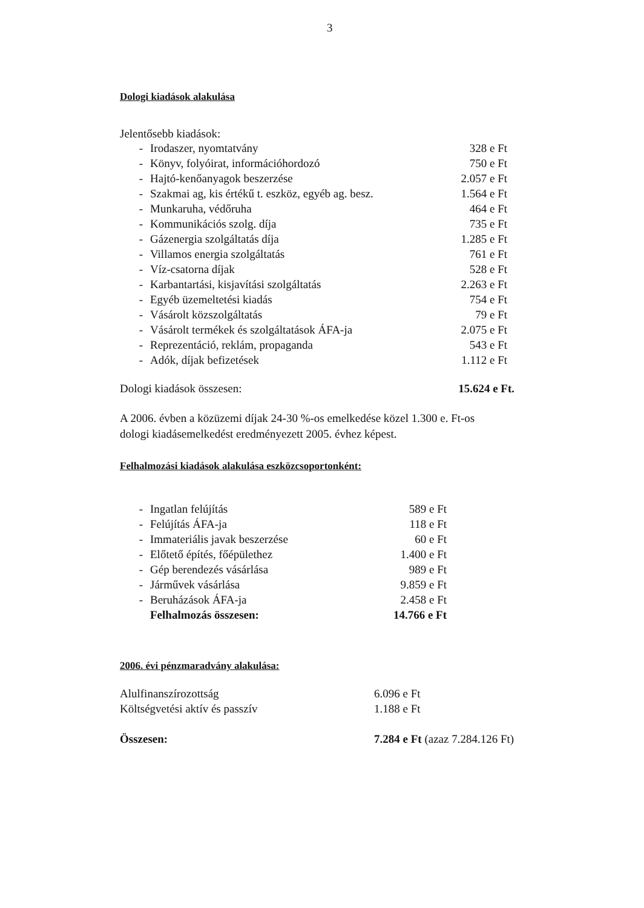3
Dologi kiadások alakulása
Jelentősebb kiadások:
| - | Irodaszer, nyomtatvány | 328 e Ft |
| - | Könyv, folyóirat, információhordozó | 750 e Ft |
| - | Hajtó-kenőanyagok beszerzése | 2.057 e Ft |
| - | Szakmai ag, kis értékű t. eszköz, egyéb ag. besz. | 1.564 e Ft |
| - | Munkaruha, védőruha | 464 e Ft |
| - | Kommunikációs szolg. díja | 735 e Ft |
| - | Gázenergia szolgáltatás díja | 1.285 e Ft |
| - | Villamos energia szolgáltatás | 761 e Ft |
| - | Víz-csatorna díjak | 528 e Ft |
| - | Karbantartási, kisjavítási szolgáltatás | 2.263 e Ft |
| - | Egyéb üzemeltetési kiadás | 754 e Ft |
| - | Vásárolt közszolgáltatás | 79 e Ft |
| - | Vásárolt termékek és szolgáltatások ÁFA-ja | 2.075 e Ft |
| - | Reprezentáció, reklám, propaganda | 543 e Ft |
| - | Adók, díjak befizetések | 1.112 e Ft |
| Dologi kiadások összesen: | 15.624 e Ft. |
A 2006. évben a közüzemi díjak 24-30 %-os emelkedése közel 1.300 e. Ft-os
dologi kiadásemelkedést eredményezett 2005. évhez képest.
Felhalmozási kiadások alakulása eszközcsoportonként:
| - | Ingatlan felújítás | 589 e Ft |
| - | Felújítás ÁFA-ja | 118 e Ft |
| - | Immateriális javak beszerzése | 60 e Ft |
| - | Előtető építés, főépülethez | 1.400 e Ft |
| - | Gép berendezés vásárlása | 989 e Ft |
| - | Járművek vásárlása | 9.859 e Ft |
| - | Beruházások ÁFA-ja | 2.458 e Ft |
| | Felhalmozás összesen: | 14.766 e Ft |
2006. évi pénzmaradvány alakulása:
| Alulfinanszírozottság | 6.096 e Ft |
| Költségvetési aktív és passzív | 1.188 e Ft |
| Összesen: | 7.284 e Ft (azaz 7.284.126 Ft) |